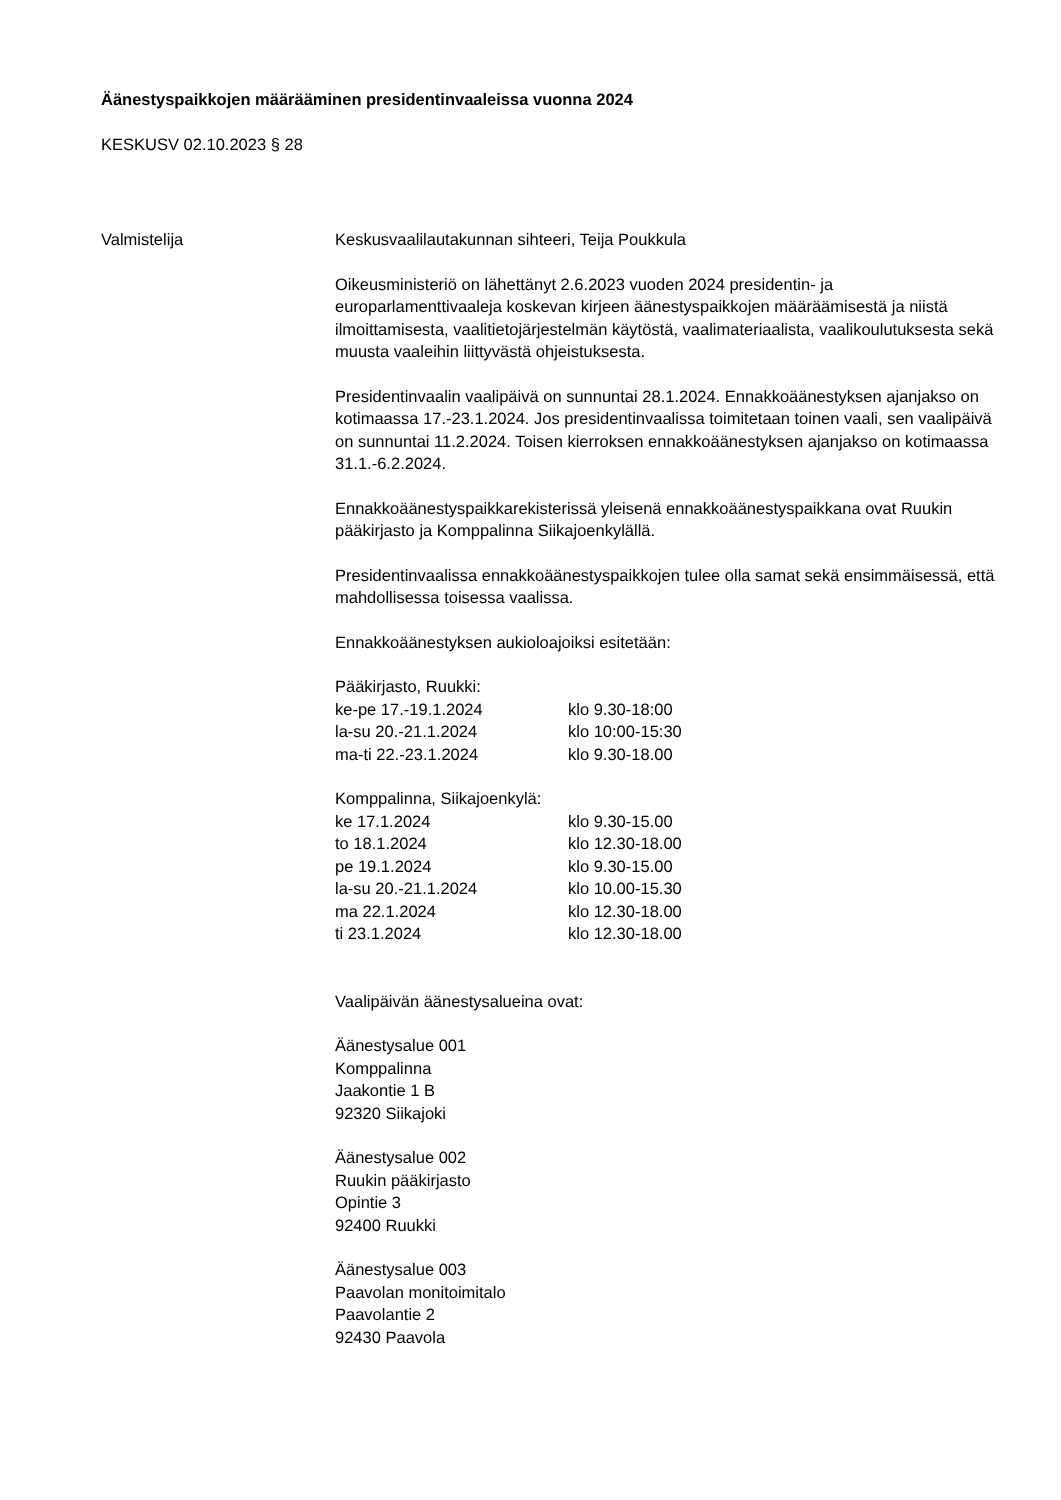Äänestyspaikkojen määrääminen presidentinvaaleissa vuonna 2024
KESKUSV 02.10.2023 § 28
Valmistelija Keskusvaalilautakunnan sihteeri, Teija Poukkula
Oikeusministeriö on lähettänyt 2.6.2023 vuoden 2024 presidentin- ja europarlamenttivaaleja koskevan kirjeen äänestyspaikkojen määräämisestä ja niistä ilmoittamisesta, vaalitietojärjestelmän käytöstä, vaalimateriaalista, vaalikoulutuksesta sekä muusta vaaleihin liittyvästä ohjeistuksesta.
Presidentinvaalin vaalipäivä on sunnuntai 28.1.2024. Ennakkoäänestyksen ajanjakso on kotimaassa 17.-23.1.2024. Jos presidentinvaalissa toimitetaan toinen vaali, sen vaalipäivä on sunnuntai 11.2.2024. Toisen kierroksen ennakkoäänestyksen ajanjakso on kotimaassa 31.1.-6.2.2024.
Ennakkoäänestyspaikkarekisterissä yleisenä ennakkoäänestyspaikkana ovat Ruukin pääkirjasto ja Komppalinna Siikajoenkylällä.
Presidentinvaalissa ennakkoäänestyspaikkojen tulee olla samat sekä ensimmäisessä, että mahdollisessa toisessa vaalissa.
Ennakkoäänestyksen aukioloajoiksi esitetään:
Pääkirjasto, Ruukki:
| ke-pe 17.-19.1.2024 | klo 9.30-18:00 |
| la-su 20.-21.1.2024 | klo 10:00-15:30 |
| ma-ti 22.-23.1.2024 | klo 9.30-18.00 |
Komppalinna, Siikajoenkylä:
| ke 17.1.2024 | klo 9.30-15.00 |
| to 18.1.2024 | klo 12.30-18.00 |
| pe 19.1.2024 | klo 9.30-15.00 |
| la-su 20.-21.1.2024 | klo 10.00-15.30 |
| ma 22.1.2024 | klo 12.30-18.00 |
| ti 23.1.2024 | klo 12.30-18.00 |
Vaalipäivän äänestysalueina ovat:
Äänestysalue 001
Komppalinna
Jaakontie 1 B
92320 Siikajoki
Äänestysalue 002
Ruukin pääkirjasto
Opintie 3
92400 Ruukki
Äänestysalue 003
Paavolan monitoimitalo
Paavolantie 2
92430 Paavola